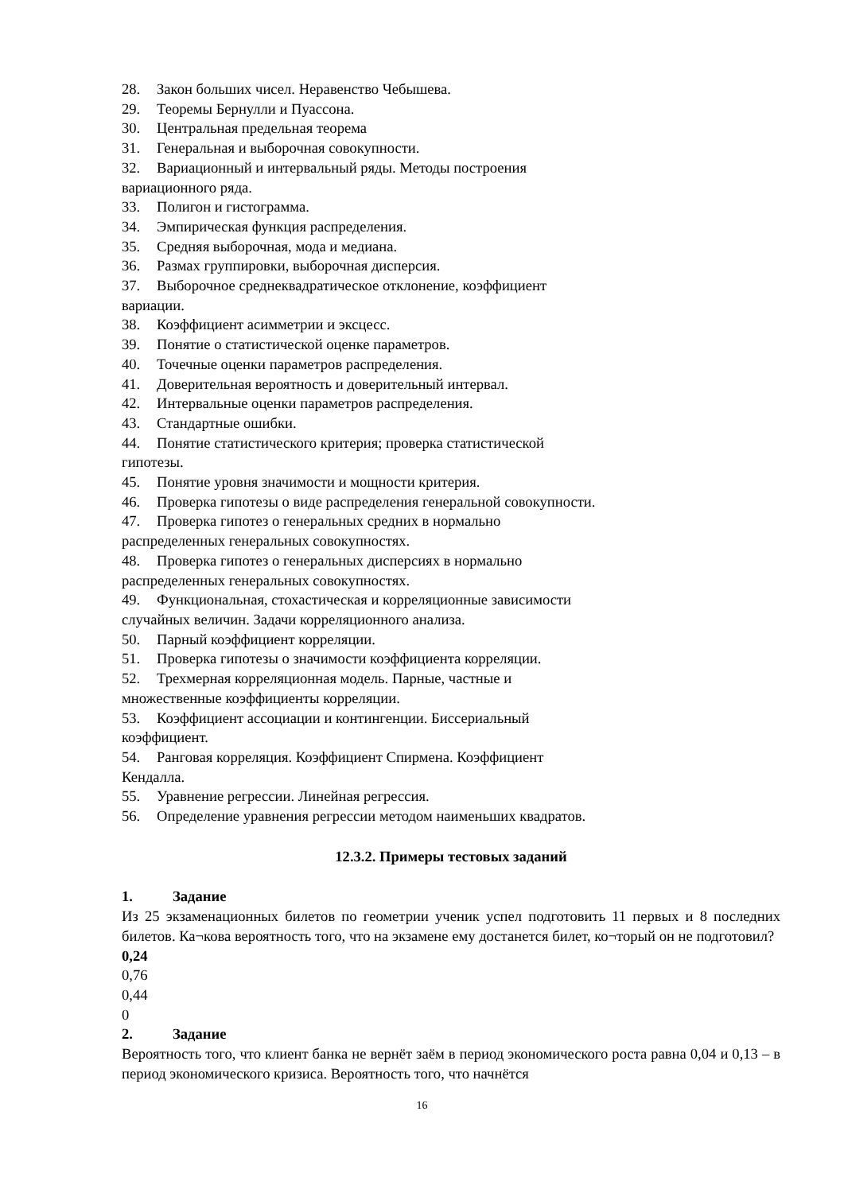28. Закон больших чисел. Неравенство Чебышева.
29. Теоремы Бернулли и Пуассона.
30. Центральная предельная теорема
31. Генеральная и выборочная совокупности.
32. Вариационный и интервальный ряды. Методы построения
вариационного ряда.
33. Полигон и гистограмма.
34. Эмпирическая функция распределения.
35. Средняя выборочная, мода и медиана.
36. Размах группировки, выборочная дисперсия.
37. Выборочное среднеквадратическое отклонение, коэффициент
вариации.
38. Коэффициент асимметрии и эксцесс.
39. Понятие о статистической оценке параметров.
40. Точечные оценки параметров распределения.
41. Доверительная вероятность и доверительный интервал.
42. Интервальные оценки параметров распределения.
43. Стандартные ошибки.
44. Понятие статистического критерия; проверка статистической
гипотезы.
45. Понятие уровня значимости и мощности критерия.
46. Проверка гипотезы о виде распределения генеральной совокупности.
47. Проверка гипотез о генеральных средних в нормально
распределенных генеральных совокупностях.
48. Проверка гипотез о генеральных дисперсиях в нормально
распределенных генеральных совокупностях.
49. Функциональная, стохастическая и корреляционные зависимости
случайных величин. Задачи корреляционного анализа.
50. Парный коэффициент корреляции.
51. Проверка гипотезы о значимости коэффициента корреляции.
52. Трехмерная корреляционная модель. Парные, частные и
множественные коэффициенты корреляции.
53. Коэффициент ассоциации и контингенции. Биссериальный
коэффициент.
54. Ранговая корреляция. Коэффициент Спирмена. Коэффициент
Кендалла.
55. Уравнение регрессии. Линейная регрессия.
56. Определение уравнения регрессии методом наименьших квадратов.
12.3.2. Примеры тестовых заданий
1. Задание
Из 25 экзаменационных билетов по геометрии ученик успел подготовить 11 первых и 8 последних билетов. Ка¬кова вероятность того, что на экзамене ему достанется билет, ко¬торый он не подготовил?
0,24
0,76
0,44
0
2. Задание
Вероятность того, что клиент банка не вернёт заём в период экономического роста равна 0,04 и 0,13 – в период экономического кризиса. Вероятность того, что начнётся
16